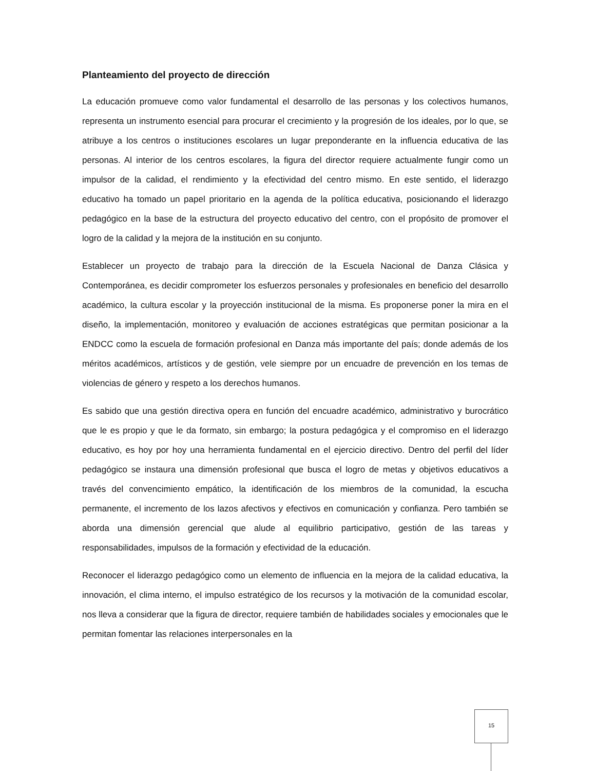Planteamiento del proyecto de dirección
La educación promueve como valor fundamental el desarrollo de las personas y los colectivos humanos, representa un instrumento esencial para procurar el crecimiento y la progresión de los ideales, por lo que, se atribuye a los centros o instituciones escolares un lugar preponderante en la influencia educativa de las personas. Al interior de los centros escolares, la figura del director requiere actualmente fungir como un impulsor de la calidad, el rendimiento y la efectividad del centro mismo. En este sentido, el liderazgo educativo ha tomado un papel prioritario en la agenda de la política educativa, posicionando el liderazgo pedagógico en la base de la estructura del proyecto educativo del centro, con el propósito de promover el logro de la calidad y la mejora de la institución en su conjunto.
Establecer un proyecto de trabajo para la dirección de la Escuela Nacional de Danza Clásica y Contemporánea, es decidir comprometer los esfuerzos personales y profesionales en beneficio del desarrollo académico, la cultura escolar y la proyección institucional de la misma. Es proponerse poner la mira en el diseño, la implementación, monitoreo y evaluación de acciones estratégicas que permitan posicionar a la ENDCC como la escuela de formación profesional en Danza más importante del país; donde además de los méritos académicos, artísticos y de gestión, vele siempre por un encuadre de prevención en los temas de violencias de género y respeto a los derechos humanos.
Es sabido que una gestión directiva opera en función del encuadre académico, administrativo y burocrático que le es propio y que le da formato, sin embargo; la postura pedagógica y el compromiso en el liderazgo educativo, es hoy por hoy una herramienta fundamental en el ejercicio directivo. Dentro del perfil del líder pedagógico se instaura una dimensión profesional que busca el logro de metas y objetivos educativos a través del convencimiento empático, la identificación de los miembros de la comunidad, la escucha permanente, el incremento de los lazos afectivos y efectivos en comunicación y confianza. Pero también se aborda una dimensión gerencial que alude al equilibrio participativo, gestión de las tareas y responsabilidades, impulsos de la formación y efectividad de la educación.
Reconocer el liderazgo pedagógico como un elemento de influencia en la mejora de la calidad educativa, la innovación, el clima interno, el impulso estratégico de los recursos y la motivación de la comunidad escolar, nos lleva a considerar que la figura de director, requiere también de habilidades sociales y emocionales que le permitan fomentar las relaciones interpersonales en la
15